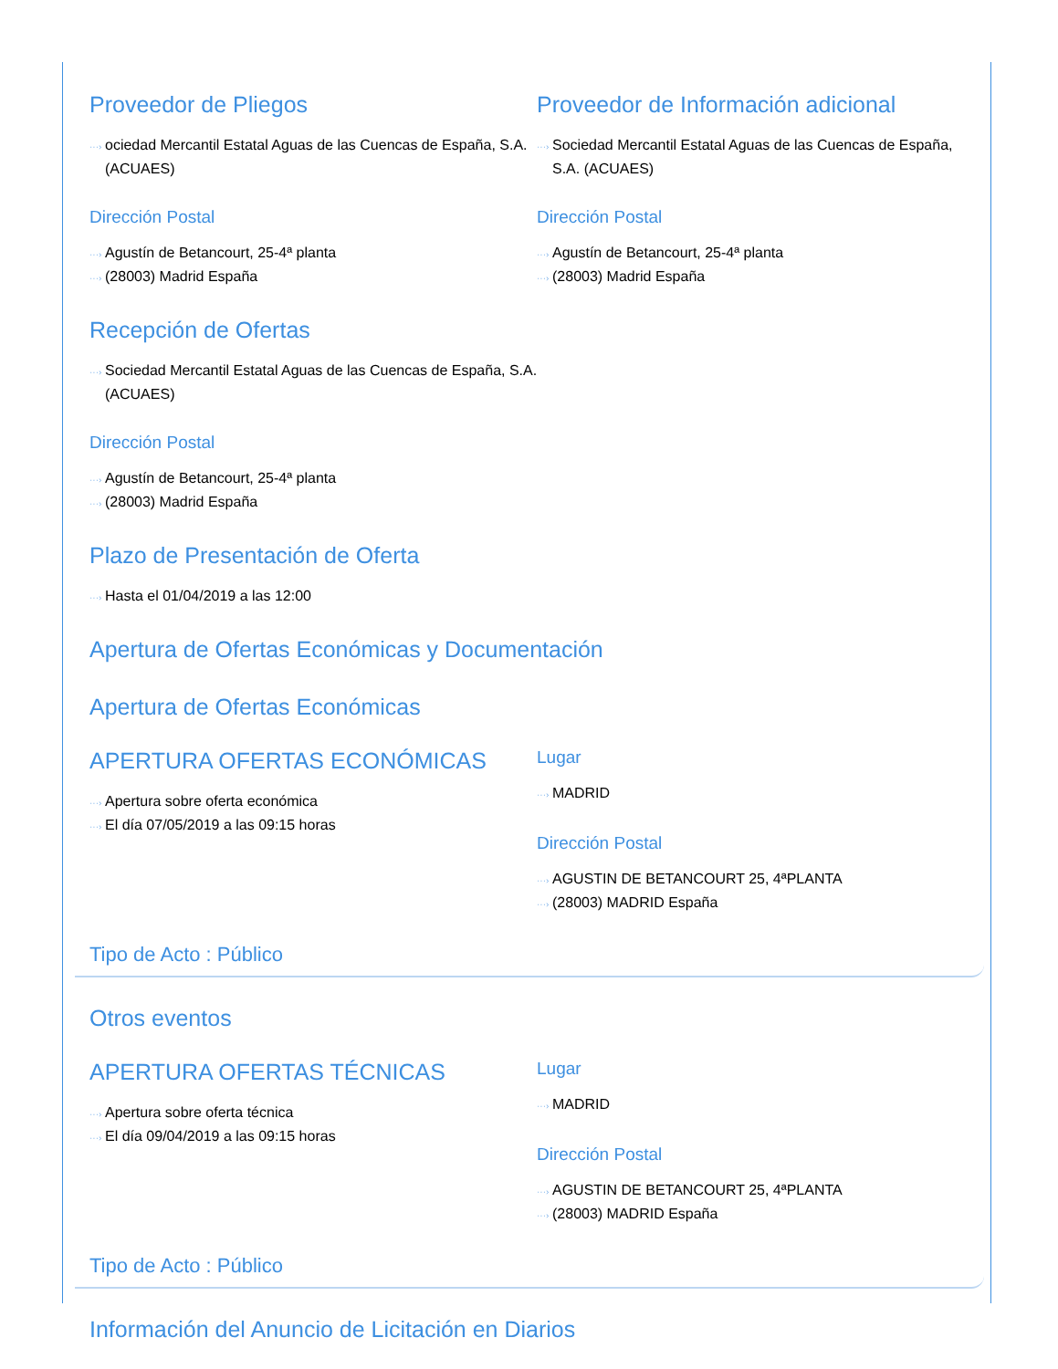Proveedor de Pliegos
···› ociedad Mercantil Estatal Aguas de las Cuencas de España, S.A. (ACUAES)
Dirección Postal
···› Agustín de Betancourt, 25-4ª planta
···› (28003) Madrid España
Proveedor de Información adicional
···› Sociedad Mercantil Estatal Aguas de las Cuencas de España, S.A. (ACUAES)
Dirección Postal
···› Agustín de Betancourt, 25-4ª planta
···› (28003) Madrid España
Recepción de Ofertas
···› Sociedad Mercantil Estatal Aguas de las Cuencas de España, S.A. (ACUAES)
Dirección Postal
···› Agustín de Betancourt, 25-4ª planta
···› (28003) Madrid España
Plazo de Presentación de Oferta
···› Hasta el 01/04/2019 a las 12:00
Apertura de Ofertas Económicas y Documentación
Apertura de Ofertas Económicas
APERTURA OFERTAS ECONÓMICAS
···› Apertura sobre oferta económica
···› El día 07/05/2019 a las 09:15 horas
Lugar
···› MADRID
Dirección Postal
···› AGUSTIN DE BETANCOURT 25, 4ªPLANTA
···› (28003) MADRID España
Tipo de Acto : Público
Otros eventos
APERTURA OFERTAS TÉCNICAS
···› Apertura sobre oferta técnica
···› El día 09/04/2019 a las 09:15 horas
Lugar
···› MADRID
Dirección Postal
···› AGUSTIN DE BETANCOURT 25, 4ªPLANTA
···› (28003) MADRID España
Tipo de Acto : Público
Información del Anuncio de Licitación en Diarios